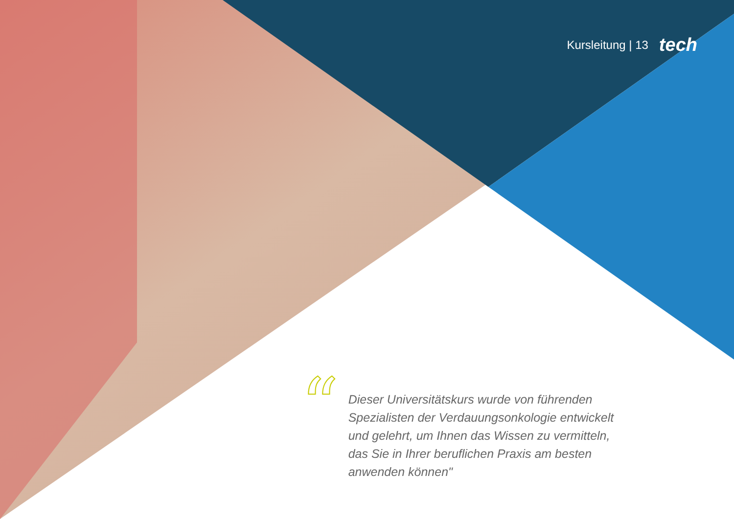Kursleitung | 13 tech
“
Dieser Universitätskurs wurde von führenden Spezialisten der Verdauungsonkologie entwickelt und gelehrt, um Ihnen das Wissen zu vermitteln, das Sie in Ihrer beruflichen Praxis am besten anwenden können"